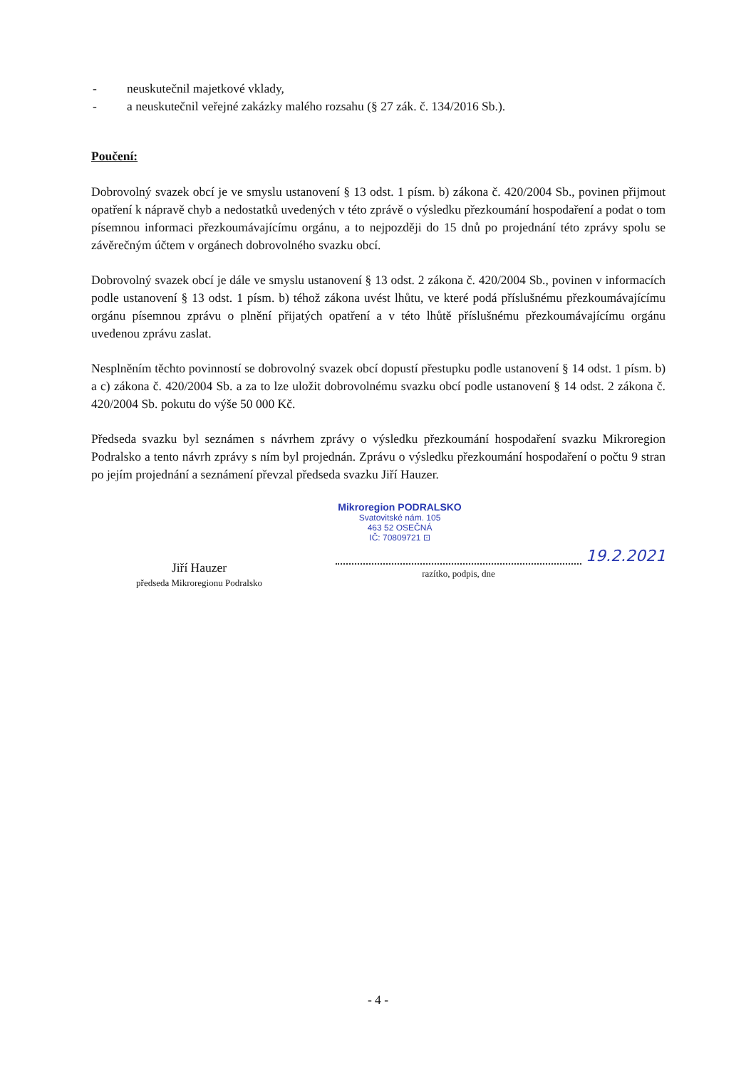- neuskutečnil majetkové vklady,
- a neuskutečnil veřejné zakázky malého rozsahu (§ 27 zák. č. 134/2016 Sb.).
Poučení:
Dobrovolný svazek obcí je ve smyslu ustanovení § 13 odst. 1 písm. b) zákona č. 420/2004 Sb., povinen přijmout opatření k nápravě chyb a nedostatků uvedených v této zprávě o výsledku přezkoumání hospodaření a podat o tom písemnou informaci přezkoumávajícímu orgánu, a to nejpozději do 15 dnů po projednání této zprávy spolu se závěrečným účtem v orgánech dobrovolného svazku obcí.
Dobrovolný svazek obcí je dále ve smyslu ustanovení § 13 odst. 2 zákona č. 420/2004 Sb., povinen v informacích podle ustanovení § 13 odst. 1 písm. b) téhož zákona uvést lhůtu, ve které podá příslušnému přezkoumávajícímu orgánu písemnou zprávu o plnění přijatých opatření a v této lhůtě příslušnému přezkoumávajícímu orgánu uvedenou zprávu zaslat.
Nesplněním těchto povinností se dobrovolný svazek obcí dopustí přestupku podle ustanovení § 14 odst. 1 písm. b) a c) zákona č. 420/2004 Sb. a za to lze uložit dobrovolnému svazku obcí podle ustanovení § 14 odst. 2 zákona č. 420/2004 Sb. pokutu do výše 50 000 Kč.
Předseda svazku byl seznámen s návrhem zprávy o výsledku přezkoumání hospodaření svazku Mikroregion Podralsko a tento návrh zprávy s ním byl projednán. Zprávu o výsledku přezkoumání hospodaření o počtu 9 stran po jejím projednání a seznámení převzal předseda svazku Jiří Hauzer.
Jiří Hauzer
předseda Mikroregionu Podralsko
Mikroregion PODRALSKO
Svatovitské nám. 105
463 52 OSEČNÁ
IČ: 70809721 ⊡
19.2.2021
razítko, podpis, dne
- 4 -